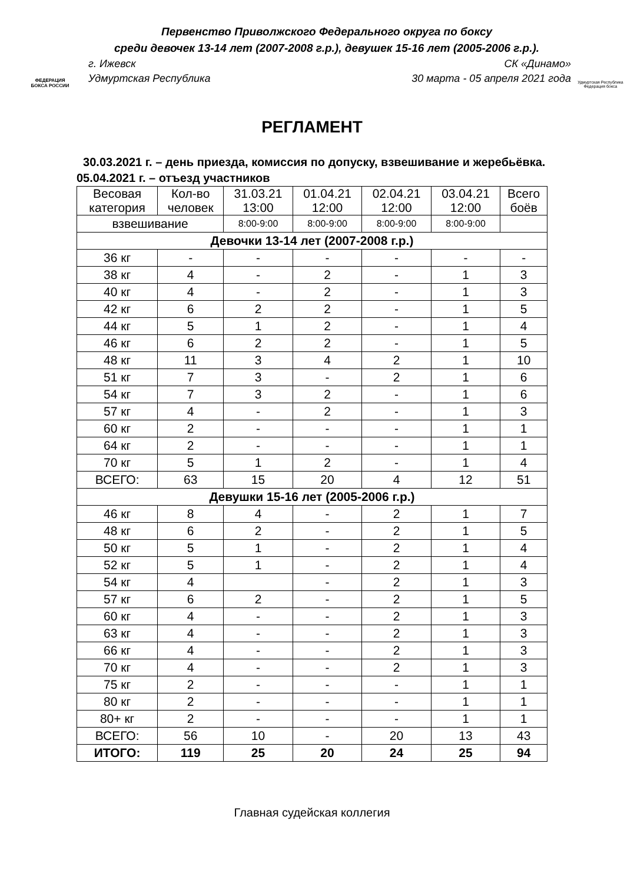ФЕДЕРАЦИЯ
БОКСА РОССИИ
Первенство Приволжского Федерального округа по боксу
среди девочек 13-14 лет (2007-2008 г.р.), девушек 15-16 лет (2005-2006 г.р.).
г. Ижевск СК «Динамо»
Удмуртская Республика 30 марта - 05 апреля 2021 года
Удмуртская Республика
Федерация бокса
РЕГЛАМЕНТ
30.03.2021 г. – день приезда, комиссия по допуску, взвешивание и жеребьёвка.
05.04.2021 г. – отъезд участников
| Весовая категория | Кол-во человек | 31.03.21 13:00 | 01.04.21 12:00 | 02.04.21 12:00 | 03.04.21 12:00 | Всего боёв |
| --- | --- | --- | --- | --- | --- | --- |
| взвешивание | | 8:00-9:00 | 8:00-9:00 | 8:00-9:00 | 8:00-9:00 | |
| Девочки 13-14 лет (2007-2008 г.р.) | | | | | | |
| 36 кг | - | - | - | - | - | - |
| 38 кг | 4 | - | 2 | - | 1 | 3 |
| 40 кг | 4 | - | 2 | - | 1 | 3 |
| 42 кг | 6 | 2 | 2 | - | 1 | 5 |
| 44 кг | 5 | 1 | 2 | - | 1 | 4 |
| 46 кг | 6 | 2 | 2 | - | 1 | 5 |
| 48 кг | 11 | 3 | 4 | 2 | 1 | 10 |
| 51 кг | 7 | 3 | - | 2 | 1 | 6 |
| 54 кг | 7 | 3 | 2 | - | 1 | 6 |
| 57 кг | 4 | - | 2 | - | 1 | 3 |
| 60 кг | 2 | - | - | - | 1 | 1 |
| 64 кг | 2 | - | - | - | 1 | 1 |
| 70 кг | 5 | 1 | 2 | - | 1 | 4 |
| ВСЕГО: | 63 | 15 | 20 | 4 | 12 | 51 |
| Девушки 15-16 лет (2005-2006 г.р.) | | | | | | |
| 46 кг | 8 | 4 | - | 2 | 1 | 7 |
| 48 кг | 6 | 2 | - | 2 | 1 | 5 |
| 50 кг | 5 | 1 | - | 2 | 1 | 4 |
| 52 кг | 5 | 1 | - | 2 | 1 | 4 |
| 54 кг | 4 | | - | 2 | 1 | 3 |
| 57 кг | 6 | 2 | - | 2 | 1 | 5 |
| 60 кг | 4 | - | - | 2 | 1 | 3 |
| 63 кг | 4 | - | - | 2 | 1 | 3 |
| 66 кг | 4 | - | - | 2 | 1 | 3 |
| 70 кг | 4 | - | - | 2 | 1 | 3 |
| 75 кг | 2 | - | - | - | 1 | 1 |
| 80 кг | 2 | - | - | - | 1 | 1 |
| 80+ кг | 2 | - | - | - | 1 | 1 |
| ВСЕГО: | 56 | 10 | - | 20 | 13 | 43 |
| ИТОГО: | 119 | 25 | 20 | 24 | 25 | 94 |
Главная судейская коллегия